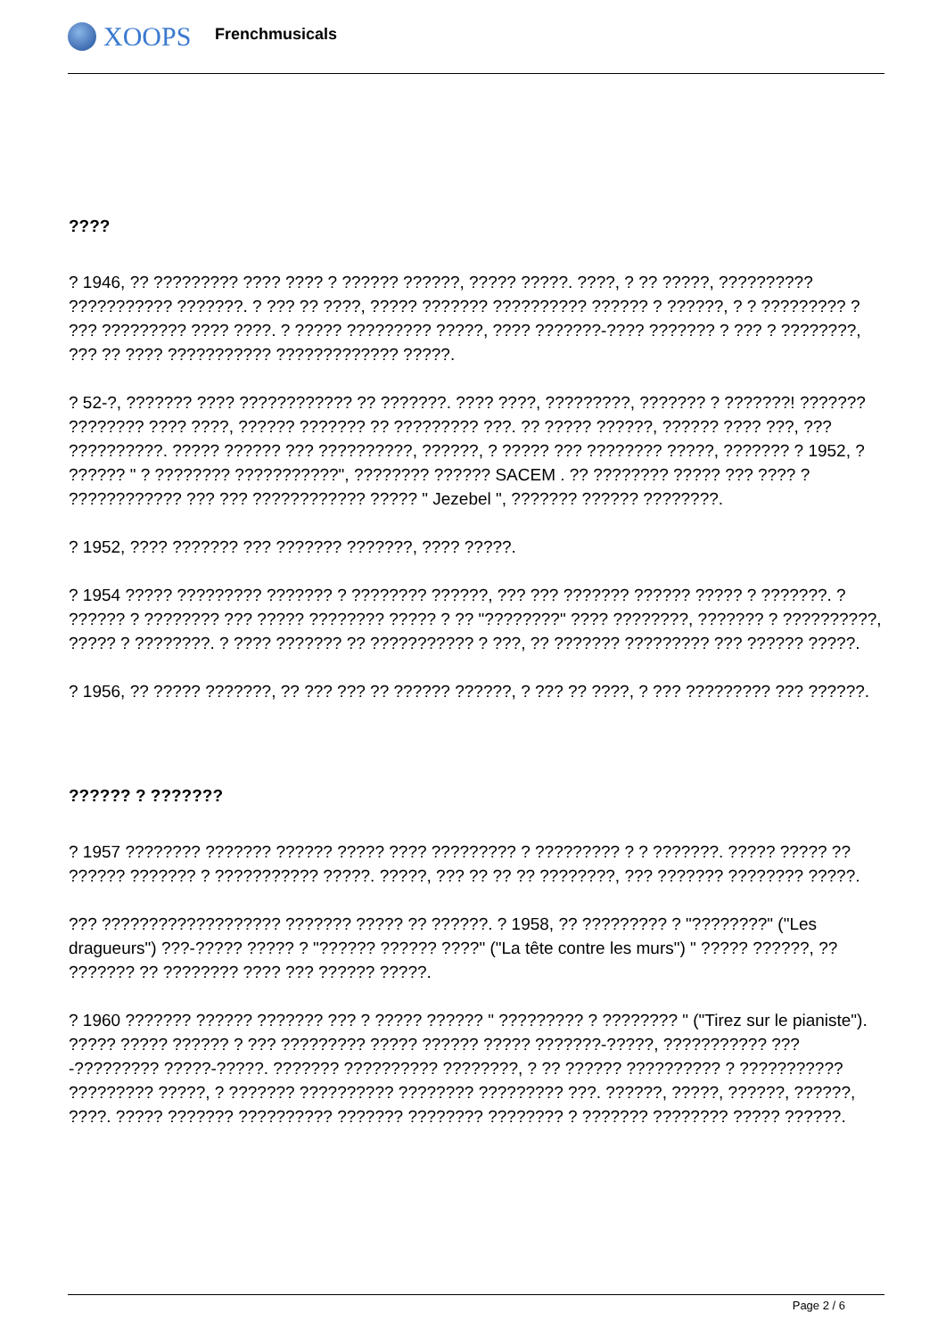XOOPS
Frenchmusicals
????
? 1946, ?? ????????? ???? ???? ? ?????? ??????, ????? ?????. ????, ? ?? ?????, ?????????? ??????????? ???????. ? ??? ?? ????, ????? ??????? ?????????? ?????? ? ??????, ? ? ????????? ? ??? ????????? ???? ????. ? ????? ????????? ?????, ???? ???????-???? ??????? ? ??? ? ????????, ??? ?? ???? ??????????? ????????????? ?????.
? 52-?, ??????? ???? ???????????? ?? ???????. ???? ????, ?????????, ??????? ? ???????! ??????? ???????? ???? ????, ?????? ??????? ?? ????????? ???. ?? ????? ??????, ?????? ???? ???, ??? ??????????. ????? ?????? ??? ??????????, ??????, ? ????? ??? ???????? ?????, ??????? ? 1952, ? ?????? " ? ???????? ???????????", ???????? ?????? SACEM . ?? ???????? ????? ??? ???? ? ???????????? ??? ??? ???????????? ????? " Jezebel ", ??????? ?????? ????????.
? 1952, ???? ??????? ??? ??????? ???????, ???? ?????.
? 1954 ????? ????????? ??????? ? ???????? ??????, ??? ??? ??????? ?????? ????? ? ???????. ? ?????? ? ???????? ??? ????? ???????? ????? ? ?? "????????" ???? ????????, ??????? ? ??????????, ????? ? ????????. ? ???? ??????? ?? ??????????? ? ???, ?? ??????? ????????? ??? ?????? ?????.
? 1956, ?? ????? ???????, ?? ??? ??? ?? ?????? ??????, ? ??? ?? ????, ? ??? ????????? ??? ??????.
?????? ? ???????
? 1957 ???????? ??????? ?????? ????? ???? ????????? ? ????????? ? ? ???????. ????? ????? ?? ?????? ??????? ? ??????????? ?????. ?????, ??? ?? ?? ?? ????????, ??? ??????? ???????? ?????.
??? ??????????????????? ??????? ????? ?? ??????. ? 1958, ?? ????????? ? "????????" ("Les dragueurs") ???-????? ????? ? "?????? ?????? ????" ("La tête contre les murs") " ????? ??????, ?? ??????? ?? ???????? ???? ??? ?????? ?????.
? 1960 ??????? ?????? ??????? ??? ? ????? ?????? " ????????? ? ???????? " ("Tirez sur le pianiste"). ????? ????? ?????? ? ??? ????????? ????? ?????? ????? ???????-?????, ??????????? ???-????????? ?????-?????. ??????? ?????????? ????????, ? ?? ?????? ?????????? ? ??????????? ????????? ?????, ? ??????? ?????????? ???????? ????????? ???. ??????, ?????, ??????, ??????, ????. ????? ??????? ?????????? ??????? ???????? ???????? ? ??????? ???????? ????? ??????.
Page 2 / 6